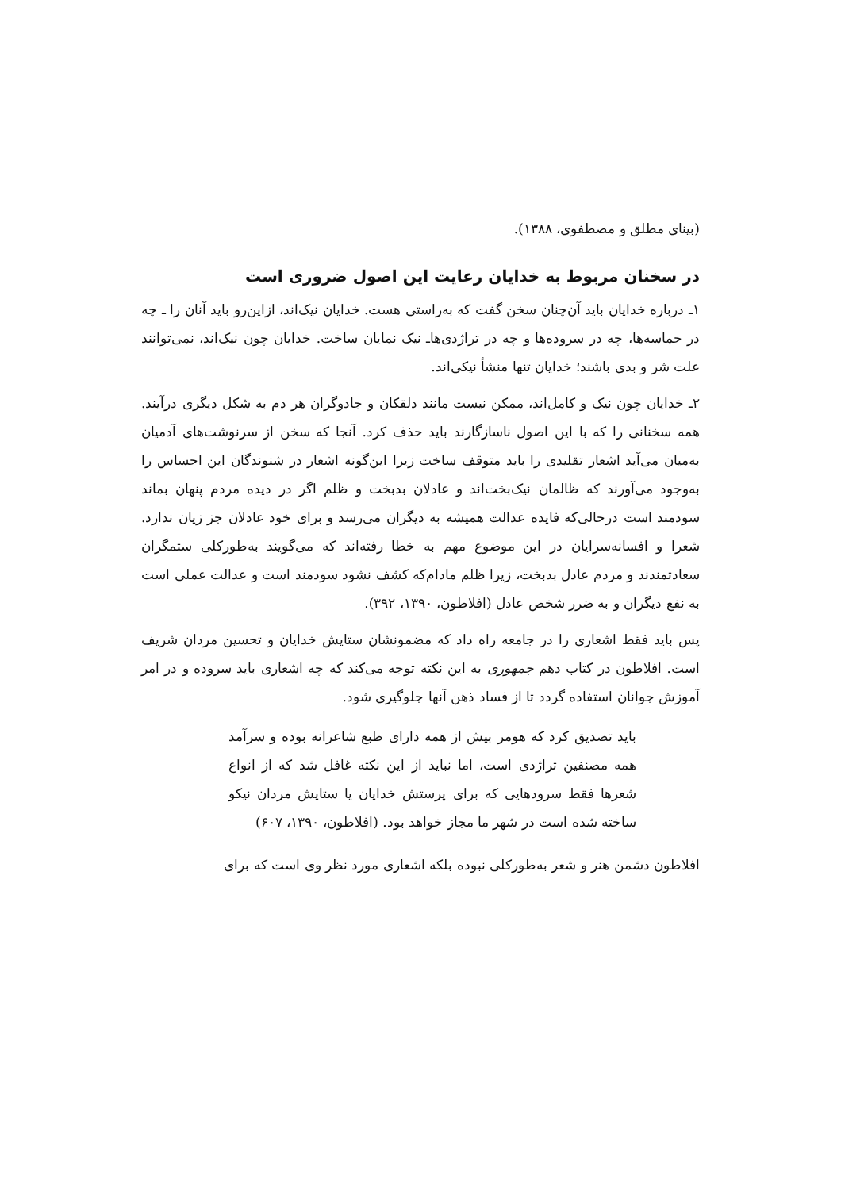(بینای مطلق و مصطفوی، ۱۳۸۸).
در سخنان مربوط به خدایان رعایت این اصول ضروری است
۱ـ درباره خدایان باید آن‌چنان سخن گفت که به‌راستی هست. خدایان نیک‌اند، ازاین‌رو باید آنان را ـ چه در حماسه‌ها، چه در سروده‌ها و چه در تراژدی‌هاـ نیک نمایان ساخت. خدایان چون نیک‌اند، نمی‌توانند علت شر و بدی باشند؛ خدایان تنها منشأ نیکی‌اند.
۲ـ خدایان چون نیک و کامل‌اند، ممکن نیست مانند دلقکان و جادوگران هر دم به شکل دیگری درآیند. همه سخنانی را که با این اصول ناسازگارند باید حذف کرد. آنجا که سخن از سرنوشت‌های آدمیان به‌میان می‌آید اشعار تقلیدی را باید متوقف ساخت زیرا این‌گونه اشعار در شنوندگان این احساس را به‌وجود می‌آورند که ظالمان نیک‌بخت‌اند و عادلان بدبخت و ظلم اگر در دیده مردم پنهان بماند سودمند است درحالی‌که فایده عدالت همیشه به دیگران می‌رسد و برای خود عادلان جز زیان ندارد. شعرا و افسانه‌سرایان در این موضوع مهم به خطا رفته‌اند که می‌گویند به‌طورکلی ستمگران سعادتمندند و مردم عادل بدبخت، زیرا ظلم مادام‌که کشف نشود سودمند است و عدالت عملی است به نفع دیگران و به ضرر شخص عادل (افلاطون، ۱۳۹۰، ۳۹۲).
پس باید فقط اشعاری را در جامعه راه داد که مضمونشان ستایش خدایان و تحسین مردان شریف است. افلاطون در کتاب دهم جمهوری به این نکته توجه می‌کند که چه اشعاری باید سروده و در امر آموزش جوانان استفاده گردد تا از فساد ذهن آنها جلوگیری شود.
باید تصدیق کرد که هومر بیش از همه دارای طبع شاعرانه بوده و سرآمد همه مصنفین تراژدی است، اما نباید از این نکته غافل شد که از انواع شعرها فقط سرودهایی که برای پرستش خدایان یا ستایش مردان نیکو ساخته شده است در شهر ما مجاز خواهد بود. (افلاطون، ۱۳۹۰، ۶۰۷)
افلاطون دشمن هنر و شعر به‌طورکلی نبوده بلکه اشعاری مورد نظر وی است که برای